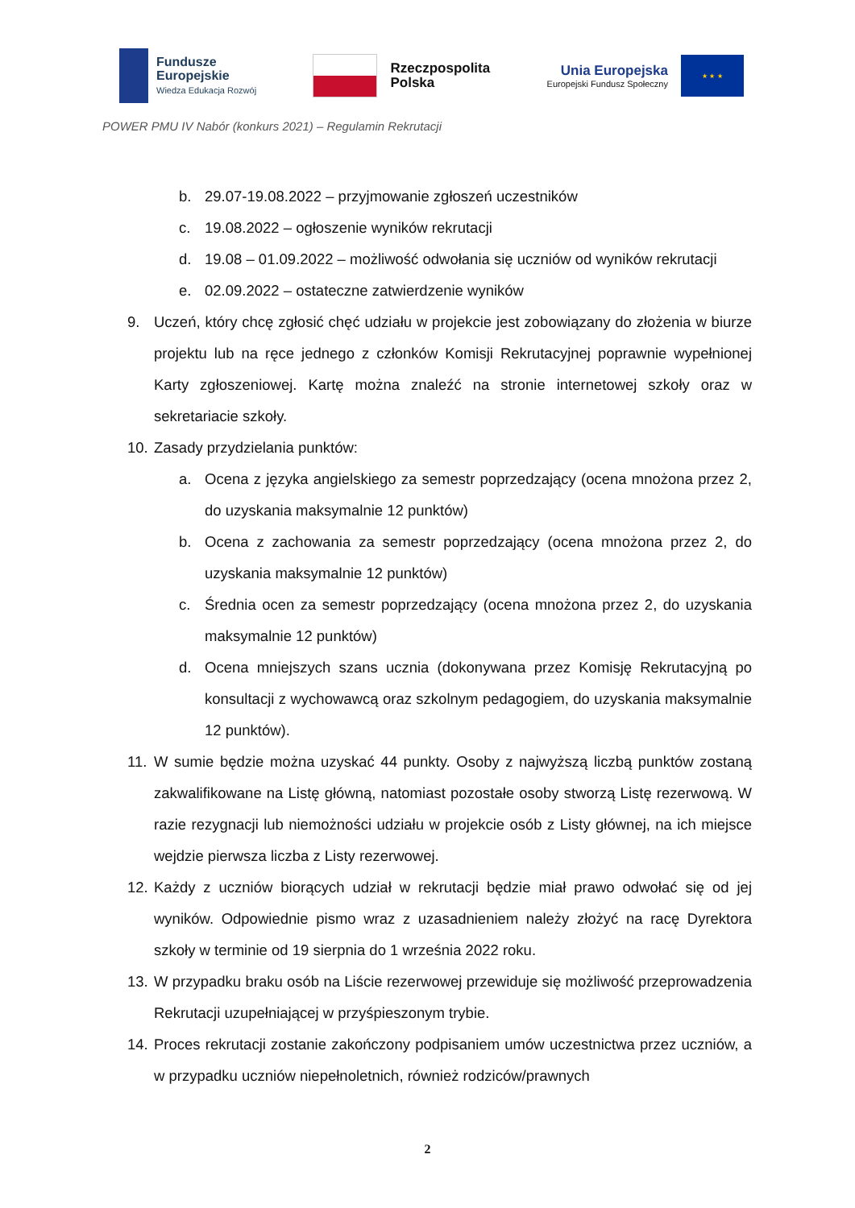Fundusze
Europejskie
Wiedza Edukacja Rozwój
Rzeczpospolita
Polska
Unia Europejska
Europejski Fundusz Społeczny
★ ★ ★
POWER PMU IV Nabór (konkurs 2021) – Regulamin Rekrutacji
b. 29.07-19.08.2022 – przyjmowanie zgłoszeń uczestników
c. 19.08.2022 – ogłoszenie wyników rekrutacji
d. 19.08 – 01.09.2022 – możliwość odwołania się uczniów od wyników rekrutacji
e. 02.09.2022 – ostateczne zatwierdzenie wyników
9. Uczeń, który chcę zgłosić chęć udziału w projekcie jest zobowiązany do złożenia w biurze projektu lub na ręce jednego z członków Komisji Rekrutacyjnej poprawnie wypełnionej Karty zgłoszeniowej. Kartę można znaleźć na stronie internetowej szkoły oraz w sekretariacie szkoły.
10. Zasady przydzielania punktów:
a. Ocena z języka angielskiego za semestr poprzedzający (ocena mnożona przez 2, do uzyskania maksymalnie 12 punktów)
b. Ocena z zachowania za semestr poprzedzający (ocena mnożona przez 2, do uzyskania maksymalnie 12 punktów)
c. Średnia ocen za semestr poprzedzający (ocena mnożona przez 2, do uzyskania maksymalnie 12 punktów)
d. Ocena mniejszych szans ucznia (dokonywana przez Komisję Rekrutacyjną po konsultacji z wychowawcą oraz szkolnym pedagogiem, do uzyskania maksymalnie 12 punktów).
11. W sumie będzie można uzyskać 44 punkty. Osoby z najwyższą liczbą punktów zostaną zakwalifikowane na Listę główną, natomiast pozostałe osoby stworzą Listę rezerwową. W razie rezygnacji lub niemożności udziału w projekcie osób z Listy głównej, na ich miejsce wejdzie pierwsza liczba z Listy rezerwowej.
12. Każdy z uczniów biorących udział w rekrutacji będzie miał prawo odwołać się od jej wyników. Odpowiednie pismo wraz z uzasadnieniem należy złożyć na racę Dyrektora szkoły w terminie od 19 sierpnia do 1 września 2022 roku.
13. W przypadku braku osób na Liście rezerwowej przewiduje się możliwość przeprowadzenia Rekrutacji uzupełniającej w przyśpieszonym trybie.
14. Proces rekrutacji zostanie zakończony podpisaniem umów uczestnictwa przez uczniów, a w przypadku uczniów niepełnoletnich, również rodziców/prawnych
2